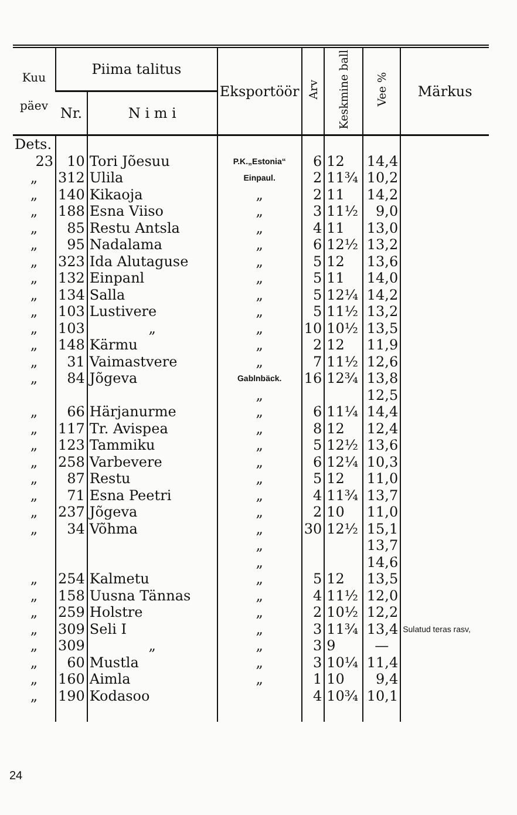| Kuu päev | Piima talitus | | Eksportöör | Arv | Keskmine ball | Vee % | Märkus |
| --- | --- | --- | --- | --- | --- | --- | --- |
| | Nr. | N i m i | | | | | |
| Dets. | | | | | | | |
| 23 | 10 | Tori Jõesuu | P.K.„Estonia“ | 6 | 12 | 14,4 | |
| „ | 312 | Ulila | Einpaul. | 2 | 11¾ | 10,2 | |
| „ | 140 | Kikaoja | „ | 2 | 11 | 14,2 | |
| „ | 188 | Esna Viiso | „ | 3 | 11½ | 9,0 | |
| „ | 85 | Restu Antsla | „ | 4 | 11 | 13,0 | |
| „ | 95 | Nadalama | „ | 6 | 12½ | 13,2 | |
| „ | 323 | Ida Alutaguse | „ | 5 | 12 | 13,6 | |
| „ | 132 | Einpanl | „ | 5 | 11 | 14,0 | |
| „ | 134 | Salla | „ | 5 | 12¼ | 14,2 | |
| „ | 103 | Lustivere | „ | 5 | 11½ | 13,2 | |
| „ | 103 | „ | „ | 10 | 10½ | 13,5 | |
| „ | 148 | Kärmu | „ | 2 | 12 | 11,9 | |
| „ | 31 | Vaimastvere | „ | 7 | 11½ | 12,6 | |
| „ | 84 | Jõgeva | Gablnbäck. | 16 | 12¾ | 13,8 | |
| | | | „ | | | 12,5 | |
| „ | 66 | Härjanurme | „ | 6 | 11¼ | 14,4 | |
| „ | 117 | Tr. Avispea | „ | 8 | 12 | 12,4 | |
| „ | 123 | Tammiku | „ | 5 | 12½ | 13,6 | |
| „ | 258 | Varbevere | „ | 6 | 12¼ | 10,3 | |
| „ | 87 | Restu | „ | 5 | 12 | 11,0 | |
| „ | 71 | Esna Peetri | „ | 4 | 11¾ | 13,7 | |
| „ | 237 | Jõgeva | „ | 2 | 10 | 11,0 | |
| „ | 34 | Võhma | „ | 30 | 12½ | 15,1 | |
| | | | „ | | | 13,7 | |
| | | | „ | | | 14,6 | |
| „ | 254 | Kalmetu | „ | 5 | 12 | 13,5 | |
| „ | 158 | Uusna Tännas | „ | 4 | 11½ | 12,0 | |
| „ | 259 | Holstre | „ | 2 | 10½ | 12,2 | |
| „ | 309 | Seli I | „ | 3 | 11¾ | 13,4 | Sulatud teras rasv, |
| „ | 309 | „ | „ | 3 | 9 | — | |
| „ | 60 | Mustla | „ | 3 | 10¼ | 11,4 | |
| „ | 160 | Aimla | „ | 1 | 10 | 9,4 | |
| „ | 190 | Kodasoo | | 4 | 10¾ | 10,1 | |
24